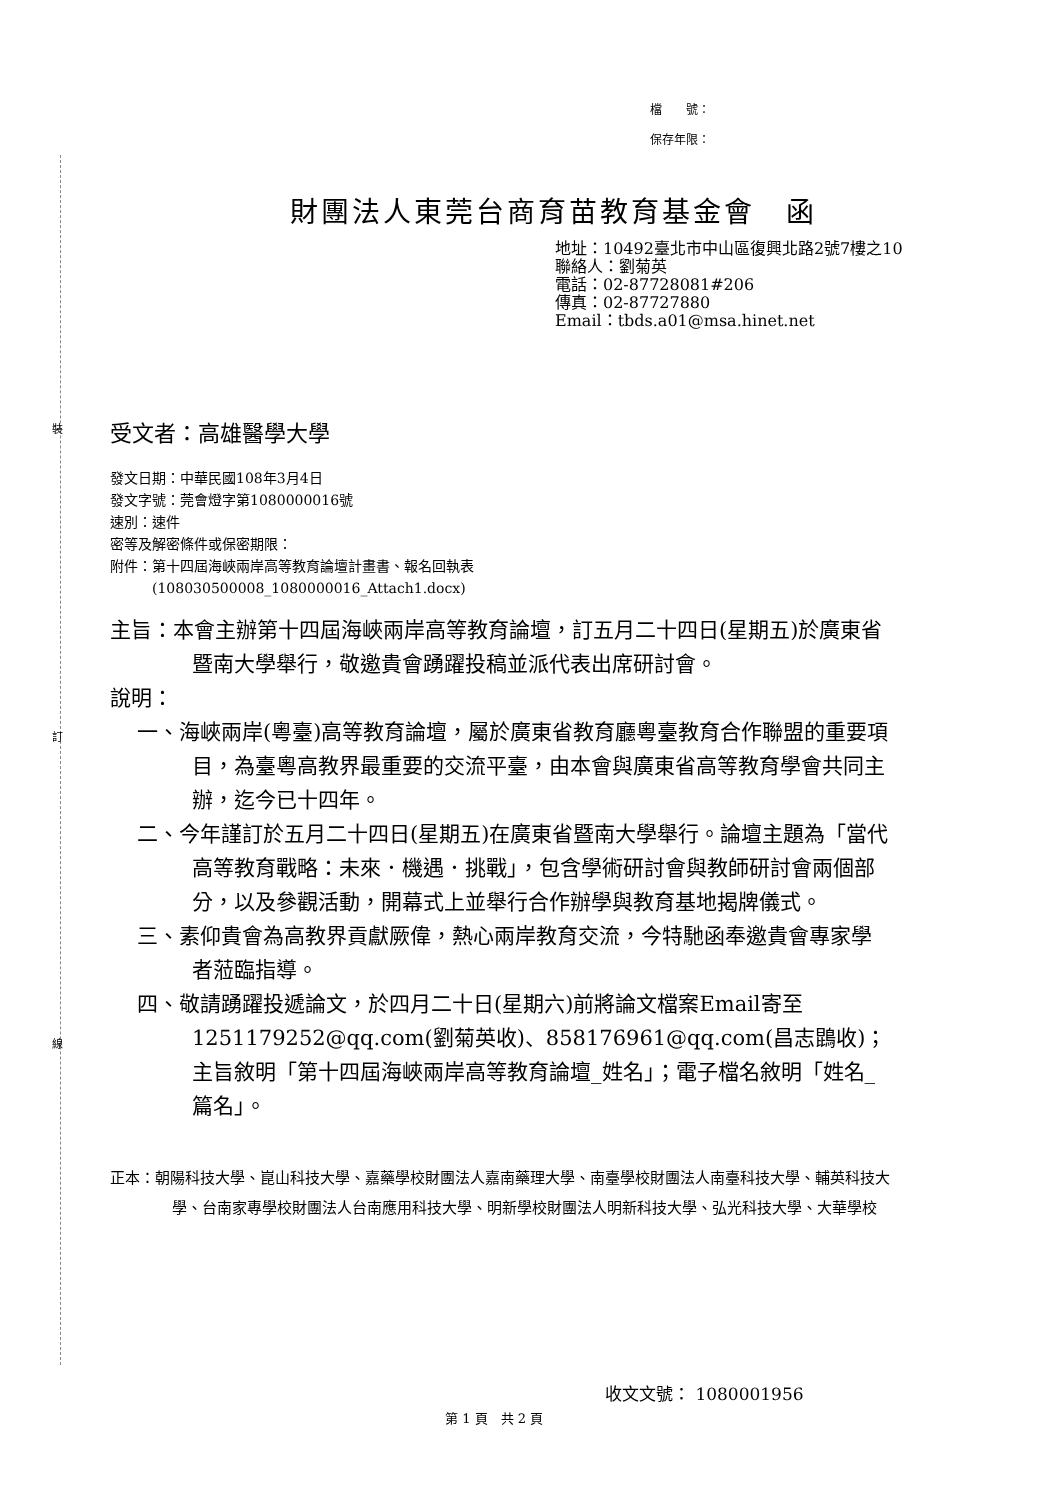裝
訂
線
檔　　號：
保存年限：
財團法人東莞台商育苗教育基金會　函
地址：10492臺北市中山區復興北路2號7樓之10
聯絡人：劉菊英
電話：02-87728081#206
傳真：02-87727880
Email：tbds.a01@msa.hinet.net
受文者：高雄醫學大學
發文日期：中華民國108年3月4日
發文字號：莞會燈字第1080000016號
速別：速件
密等及解密條件或保密期限：
附件：第十四屆海峽兩岸高等教育論壇計畫書、報名回執表
　　　(108030500008_1080000016_Attach1.docx)
主旨：本會主辦第十四屆海峽兩岸高等教育論壇，訂五月二十四日(星期五)於廣東省暨南大學舉行，敬邀貴會踴躍投稿並派代表出席研討會。
說明：
一、海峽兩岸(粵臺)高等教育論壇，屬於廣東省教育廳粵臺教育合作聯盟的重要項目，為臺粵高教界最重要的交流平臺，由本會與廣東省高等教育學會共同主辦，迄今已十四年。
二、今年謹訂於五月二十四日(星期五)在廣東省暨南大學舉行。論壇主題為「當代高等教育戰略：未來．機遇．挑戰」，包含學術研討會與教師研討會兩個部分，以及參觀活動，開幕式上並舉行合作辦學與教育基地揭牌儀式。
三、素仰貴會為高教界貢獻厥偉，熱心兩岸教育交流，今特馳函奉邀貴會專家學者蒞臨指導。
四、敬請踴躍投遞論文，於四月二十日(星期六)前將論文檔案Email寄至1251179252@qq.com(劉菊英收)、858176961@qq.com(昌志鵾收)；主旨敘明「第十四屆海峽兩岸高等教育論壇_姓名」；電子檔名敘明「姓名_篇名」。
正本：朝陽科技大學、崑山科技大學、嘉藥學校財團法人嘉南藥理大學、南臺學校財團法人南臺科技大學、輔英科技大學、台南家專學校財團法人台南應用科技大學、明新學校財團法人明新科技大學、弘光科技大學、大華學校
收文文號： 1080001956
第 1 頁　共 2 頁